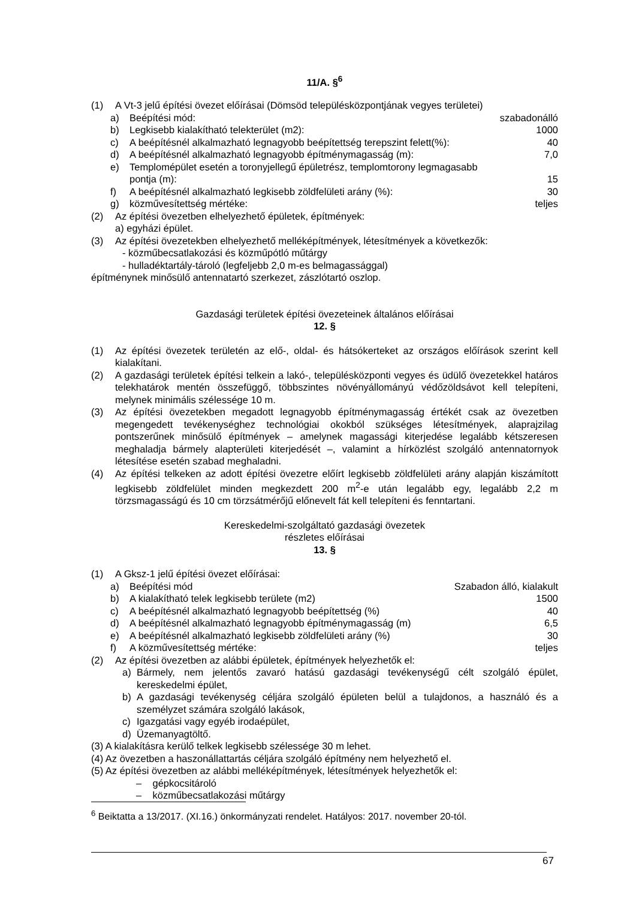11/A. §<sup>6</sup>
(1) A Vt-3 jelű építési övezet előírásai (Dömsöd településközpontjának vegyes területei)
a) Beépítési mód: szabadonálló
b) Legkisebb kialakítható telekterület (m2): 1000
c) A beépítésnél alkalmazható legnagyobb beépítettség terepszint felett(%): 40
d) A beépítésnél alkalmazható legnagyobb építménymagasság (m): 7,0
e) Templomépület esetén a toronyjellegű épületrész, templomtorony legmagasabb pontja (m): 15
f) A beépítésnél alkalmazható legkisebb zöldfelületi arány (%): 30
g) közművesítettség mértéke: teljes
(2) Az építési övezetben elhelyezhető épületek, építmények:
a) egyházi épület.
(3) Az építési övezetekben elhelyezhető melléképítmények, létesítmények a következők:
- közműbecsatlakozási és közműpótló műtárgy
- hulladéktartály-tároló (legfeljebb 2,0 m-es belmagassággal)
építménynek minősülő antennatartó szerkezet, zászlótartó oszlop.
Gazdasági területek építési övezeteinek általános előírásai
12. §
(1) Az építési övezetek területén az elő-, oldal- és hátsókerteket az országos előírások szerint kell kialakítani.
(2) A gazdasági területek építési telkein a lakó-, településközponti vegyes és üdülő övezetekkel határos telekhatárok mentén összefüggő, többszintes növényállományú védőzöldsávot kell telepíteni, melynek minimális szélessége 10 m.
(3) Az építési övezetekben megadott legnagyobb építménymagasság értékét csak az övezetben megengedett tevékenységhez technológiai okokból szükséges létesítmények, alaprajzilag pontszerűnek minősülő építmények – amelynek magassági kiterjedése legalább kétszeresen meghaladja bármely alapterületi kiterjedését –, valamint a hírközlést szolgáló antennatornyok létesítése esetén szabad meghaladni.
(4) Az építési telkeken az adott építési övezetre előírt legkisebb zöldfelületi arány alapján kiszámított legkisebb zöldfelület minden megkezdett 200 m<sup>2</sup>-e után legalább egy, legalább 2,2 m törzsmagasságú és 10 cm törzsátmérőjű előnevelt fát kell telepíteni és fenntartani.
Kereskedelmi-szolgáltató gazdasági övezetek
részletes előírásai
13. §
(1) A Gksz-1 jelű építési övezet előírásai:
a) Beépítési mód Szabadon álló, kialakult
b) A kialakítható telek legkisebb területe (m2) 1500
c) A beépítésnél alkalmazható legnagyobb beépítettség (%) 40
d) A beépítésnél alkalmazható legnagyobb építménymagasság (m) 6,5
e) A beépítésnél alkalmazható legkisebb zöldfelületi arány (%) 30
f) A közművesítettség mértéke: teljes
(2) Az építési övezetben az alábbi épületek, építmények helyezhetők el:
a) Bármely, nem jelentős zavaró hatású gazdasági tevékenységű célt szolgáló épület, kereskedelmi épület,
b) A gazdasági tevékenység céljára szolgáló épületen belül a tulajdonos, a használó és a személyzet számára szolgáló lakások,
c) Igazgatási vagy egyéb irodaépület,
d) Üzemanyagtöltő.
(3) A kialakításra kerülő telkek legkisebb szélessége 30 m lehet.
(4) Az övezetben a haszonállattartás céljára szolgáló építmény nem helyezhető el.
(5) Az építési övezetben az alábbi melléképítmények, létesítmények helyezhetők el:
– gépkocsitároló
– közműbecsatlakozási műtárgy
<sup>6</sup> Beiktatta a 13/2017. (XI.16.) önkormányzati rendelet. Hatályos: 2017. november 20-tól.
67